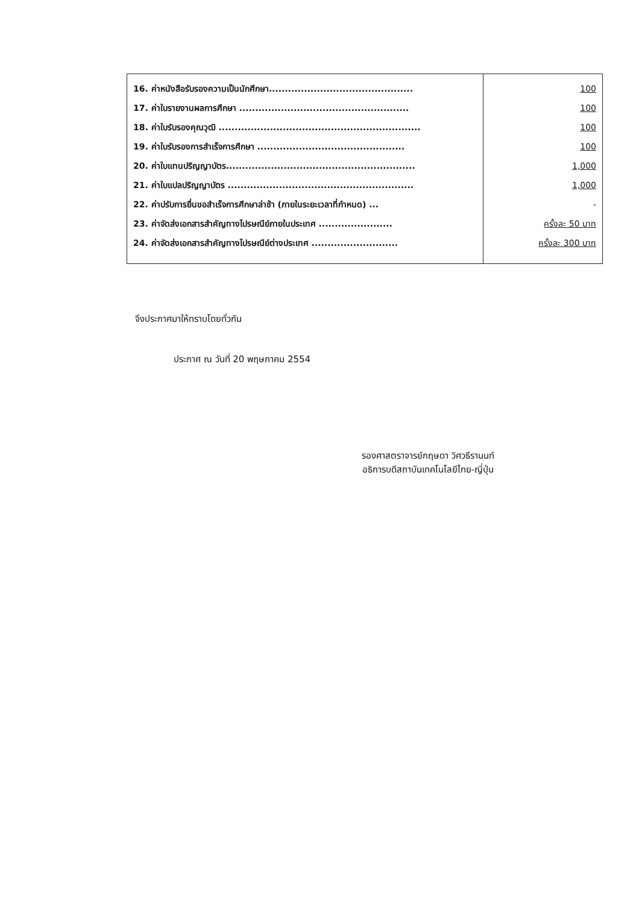| 16. ค่าหนังสือรับรองความเป็นนักศึกษา............................................. 17. ค่าใบรายงานผลการศึกษา ..................................................... 18. ค่าใบรับรองคุณวุฒิ ............................................................... 19. ค่าใบรับรองการสำเร็จการศึกษา .............................................. 20. ค่าใบแทนปริญญาบัตร........................................................... 21. ค่าใบแปลปริญญาบัตร .......................................................... 22. ค่าปรับการยื่นขอสำเร็จการศึกษาล่าช้า (ภายในระยะเวลาที่กำหนด) ... 23. ค่าจัดส่งเอกสารสำคัญทางไปรษณีย์ภายในประเทศ ....................... 24. ค่าจัดส่งเอกสารสำคัญทางไปรษณีย์ต่างประเทศ ........................... | 100 100 100 100 1,000 1,000 - ครั้งละ 50 บาท ครั้งละ 300 บาท |
จึงประกาศมาให้ทราบโดยทั่วกัน
ประกาศ ณ วันที่ 20 พฤษภาคม 2554
รองศาสตราจารย์กฤษดา วิศวธีรานนท์
อธิการบดีสถาบันเทคโนโลยีไทย-ญี่ปุ่น